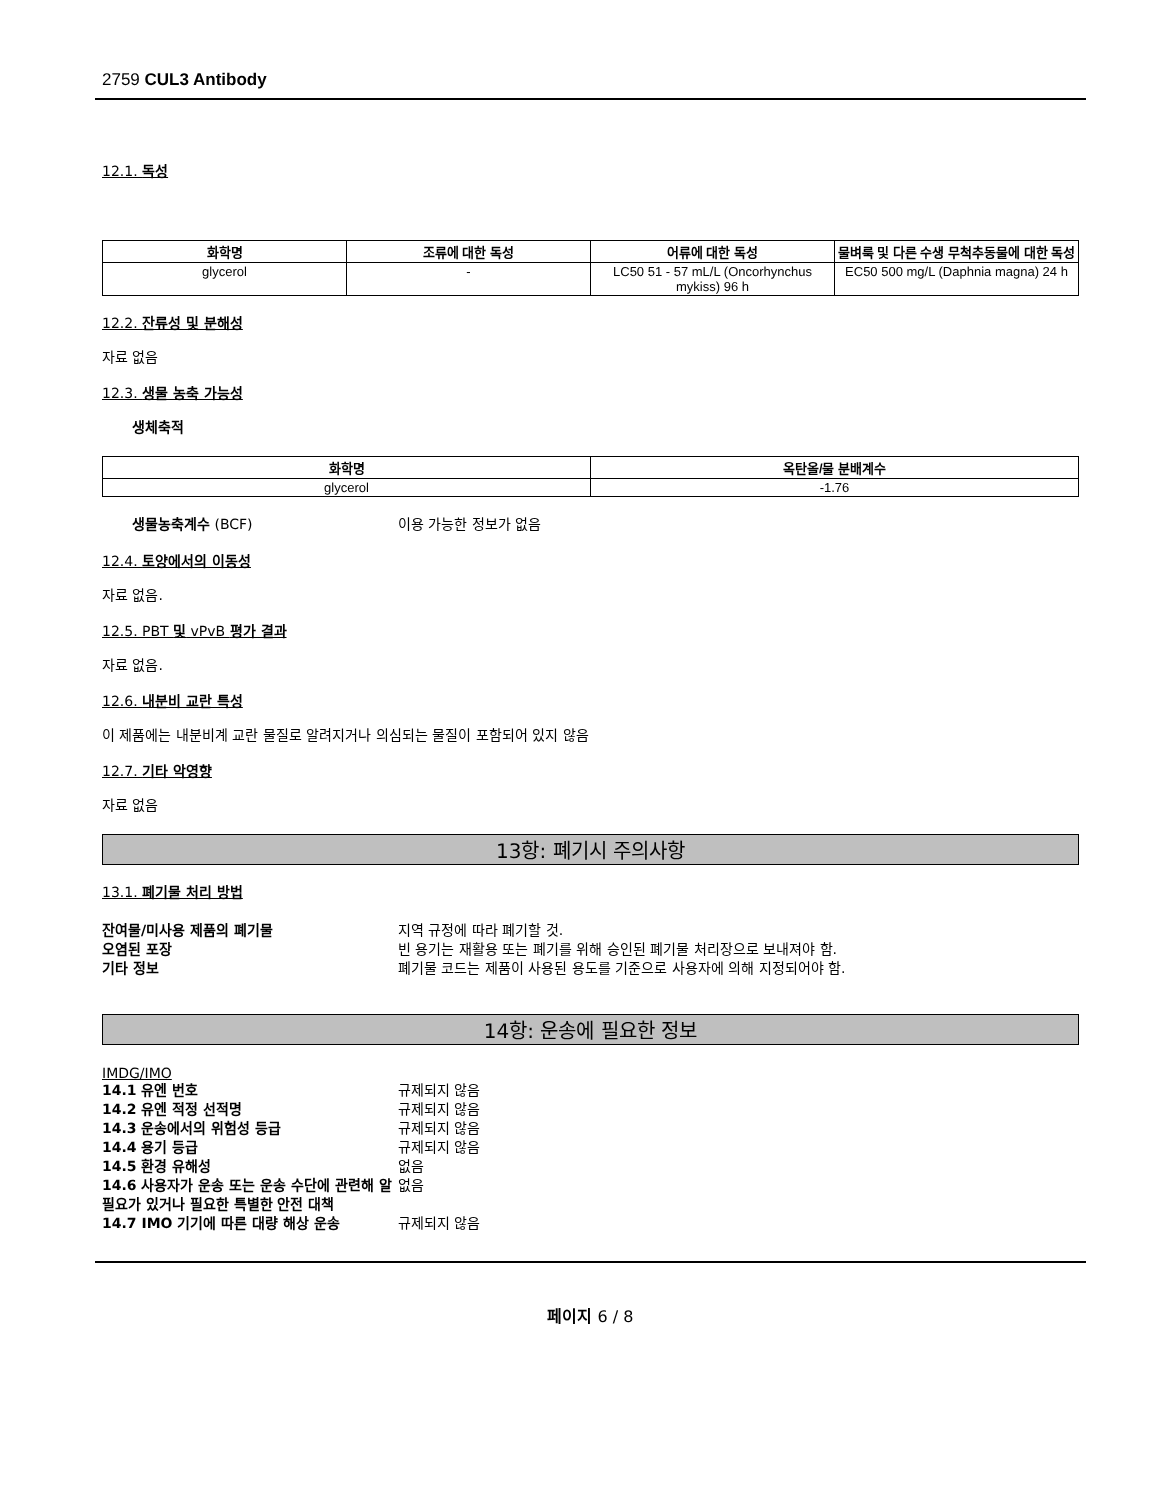2759 CUL3 Antibody
12.1. 독성
| 화학명 | 조류에 대한 독성 | 어류에 대한 독성 | 물벼룩 및 다른 수생 무척추동물에 대한 독성 |
| --- | --- | --- | --- |
| glycerol | - | LC50 51 - 57 mL/L (Oncorhynchus mykiss) 96 h | EC50 500 mg/L (Daphnia magna) 24 h |
12.2. 잔류성 및 분해성
자료 없음
12.3. 생물 농축 가능성
생체축적
| 화학명 | 옥탄올/물 분배계수 |
| --- | --- |
| glycerol | -1.76 |
생물농축계수 (BCF) 이용 가능한 정보가 없음
12.4. 토양에서의 이동성
자료 없음.
12.5. PBT 및 vPvB 평가 결과
자료 없음.
12.6. 내분비 교란 특성
이 제품에는 내분비계 교란 물질로 알려지거나 의심되는 물질이 포함되어 있지 않음
12.7. 기타 악영향
자료 없음
13항: 폐기시 주의사항
13.1. 폐기물 처리 방법
잔여물/미사용 제품의 폐기물 지역 규정에 따라 폐기할 것.
오염된 포장 빈 용기는 재활용 또는 폐기를 위해 승인된 폐기물 처리장으로 보내져야 함.
기타 정보 폐기물 코드는 제품이 사용된 용도를 기준으로 사용자에 의해 지정되어야 함.
14항: 운송에 필요한 정보
IMDG/IMO
14.1 유엔 번호 규제되지 않음
14.2 유엔 적정 선적명 규제되지 않음
14.3 운송에서의 위험성 등급 규제되지 않음
14.4 용기 등급 규제되지 않음
14.5 환경 유해성 없음
14.6 사용자가 운송 또는 운송 수단에 관련해 알 필요가 있거나 필요한 특별한 안전 대책 없음
14.7 IMO 기기에 따른 대량 해상 운송 규제되지 않음
페이지 6 / 8